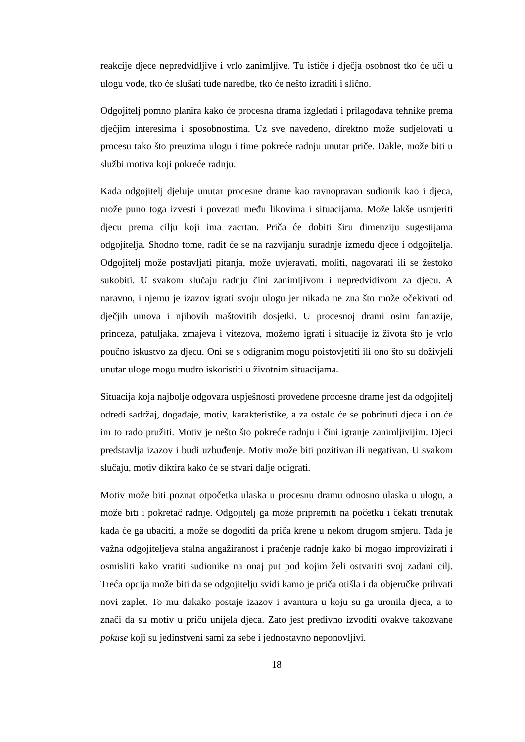reakcije djece nepredvidljive i vrlo zanimljive. Tu ističe i dječja osobnost tko će uči u ulogu vođe, tko će slušati tuđe naredbe, tko će nešto izraditi i slično.
Odgojitelj pomno planira kako će procesna drama izgledati i prilagođava tehnike prema dječjim interesima i sposobnostima. Uz sve navedeno, direktno može sudjelovati u procesu tako što preuzima ulogu i time pokreće radnju unutar priče. Dakle, može biti u službi motiva koji pokreće radnju.
Kada odgojitelj djeluje unutar procesne drame kao ravnopravan sudionik kao i djeca, može puno toga izvesti i povezati među likovima i situacijama. Može lakše usmjeriti djecu prema cilju koji ima zacrtan. Priča će dobiti širu dimenziju sugestijama odgojitelja. Shodno tome, radit će se na razvijanju suradnje između djece i odgojitelja. Odgojitelj može postavljati pitanja, može uvjeravati, moliti, nagovarati ili se žestoko sukobiti. U svakom slučaju radnju čini zanimljivom i nepredvidivom za djecu. A naravno, i njemu je izazov igrati svoju ulogu jer nikada ne zna što može očekivati od dječjih umova i njihovih maštovitih dosjetki. U procesnoj drami osim fantazije, princeza, patuljaka, zmajeva i vitezova, možemo igrati i situacije iz života što je vrlo poučno iskustvo za djecu. Oni se s odigranim mogu poistovjetiti ili ono što su doživjeli unutar uloge mogu mudro iskoristiti u životnim situacijama.
Situacija koja najbolje odgovara uspješnosti provedene procesne drame jest da odgojitelj odredi sadržaj, događaje, motiv, karakteristike, a za ostalo će se pobrinuti djeca i on će im to rado pružiti. Motiv je nešto što pokreće radnju i čini igranje zanimljivijim. Djeci predstavlja izazov i budi uzbuđenje. Motiv može biti pozitivan ili negativan. U svakom slučaju, motiv diktira kako će se stvari dalje odigrati.
Motiv može biti poznat otpočetka ulaska u procesnu dramu odnosno ulaska u ulogu, a može biti i pokretač radnje. Odgojitelj ga može pripremiti na početku i čekati trenutak kada će ga ubaciti, a može se dogoditi da priča krene u nekom drugom smjeru. Tada je važna odgojiteljeva stalna angažiranost i praćenje radnje kako bi mogao improvizirati i osmisliti kako vratiti sudionike na onaj put pod kojim želi ostvariti svoj zadani cilj. Treća opcija može biti da se odgojitelju svidi kamo je priča otišla i da objeručke prihvati novi zaplet. To mu dakako postaje izazov i avantura u koju su ga uronila djeca, a to znači da su motiv u priču unijela djeca. Zato jest predivno izvoditi ovakve takozvane pokuse koji su jedinstveni sami za sebe i jednostavno neponovljivi.
18